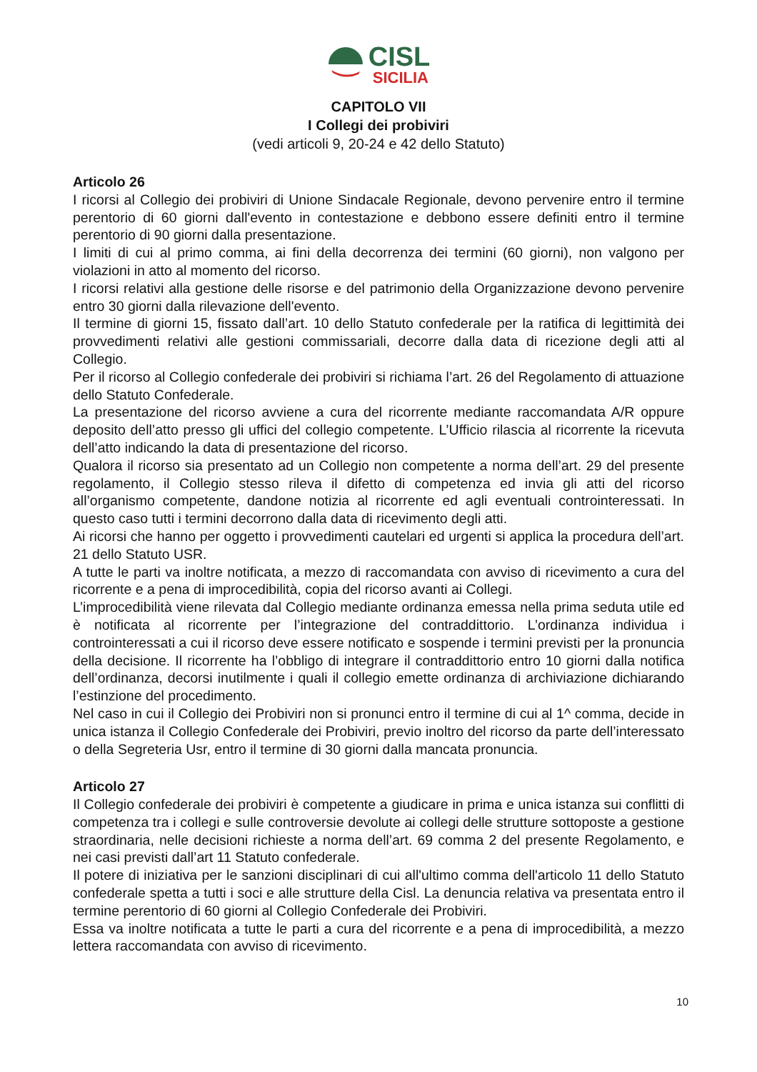CISL
SICILIA
CAPITOLO VII
I Collegi dei probiviri
(vedi articoli 9, 20-24 e 42 dello Statuto)
Articolo 26
I ricorsi al Collegio dei probiviri di Unione Sindacale Regionale, devono pervenire entro il termine perentorio di 60 giorni dall'evento in contestazione e debbono essere definiti entro il termine perentorio di 90 giorni dalla presentazione.
I limiti di cui al primo comma, ai fini della decorrenza dei termini (60 giorni), non valgono per violazioni in atto al momento del ricorso.
I ricorsi relativi alla gestione delle risorse e del patrimonio della Organizzazione devono pervenire entro 30 giorni dalla rilevazione dell'evento.
Il termine di giorni 15, fissato dall’art. 10 dello Statuto confederale per la ratifica di legittimità dei provvedimenti relativi alle gestioni commissariali, decorre dalla data di ricezione degli atti al Collegio.
Per il ricorso al Collegio confederale dei probiviri si richiama l’art. 26 del Regolamento di attuazione dello Statuto Confederale.
La presentazione del ricorso avviene a cura del ricorrente mediante raccomandata A/R oppure deposito dell’atto presso gli uffici del collegio competente. L’Ufficio rilascia al ricorrente la ricevuta dell’atto indicando la data di presentazione del ricorso.
Qualora il ricorso sia presentato ad un Collegio non competente a norma dell’art. 29 del presente regolamento, il Collegio stesso rileva il difetto di competenza ed invia gli atti del ricorso all’organismo competente, dandone notizia al ricorrente ed agli eventuali controinteressati. In questo caso tutti i termini decorrono dalla data di ricevimento degli atti.
Ai ricorsi che hanno per oggetto i provvedimenti cautelari ed urgenti si applica la procedura dell’art. 21 dello Statuto USR.
A tutte le parti va inoltre notificata, a mezzo di raccomandata con avviso di ricevimento a cura del ricorrente e a pena di improcedibilità, copia del ricorso avanti ai Collegi.
L’improcedibilità viene rilevata dal Collegio mediante ordinanza emessa nella prima seduta utile ed è notificata al ricorrente per l’integrazione del contraddittorio. L’ordinanza individua i controinteressati a cui il ricorso deve essere notificato e sospende i termini previsti per la pronuncia della decisione. Il ricorrente ha l’obbligo di integrare il contraddittorio entro 10 giorni dalla notifica dell’ordinanza, decorsi inutilmente i quali il collegio emette ordinanza di archiviazione dichiarando l’estinzione del procedimento.
Nel caso in cui il Collegio dei Probiviri non si pronunci entro il termine di cui al 1^ comma, decide in unica istanza il Collegio Confederale dei Probiviri, previo inoltro del ricorso da parte dell’interessato o della Segreteria Usr, entro il termine di 30 giorni dalla mancata pronuncia.
Articolo 27
Il Collegio confederale dei probiviri è competente a giudicare in prima e unica istanza sui conflitti di competenza tra i collegi e sulle controversie devolute ai collegi delle strutture sottoposte a gestione straordinaria, nelle decisioni richieste a norma dell’art. 69 comma 2 del presente Regolamento, e nei casi previsti dall’art 11 Statuto confederale.
Il potere di iniziativa per le sanzioni disciplinari di cui all'ultimo comma dell'articolo 11 dello Statuto confederale spetta a tutti i soci e alle strutture della Cisl. La denuncia relativa va presentata entro il termine perentorio di 60 giorni al Collegio Confederale dei Probiviri.
Essa va inoltre notificata a tutte le parti a cura del ricorrente e a pena di improcedibilità, a mezzo lettera raccomandata con avviso di ricevimento.
10